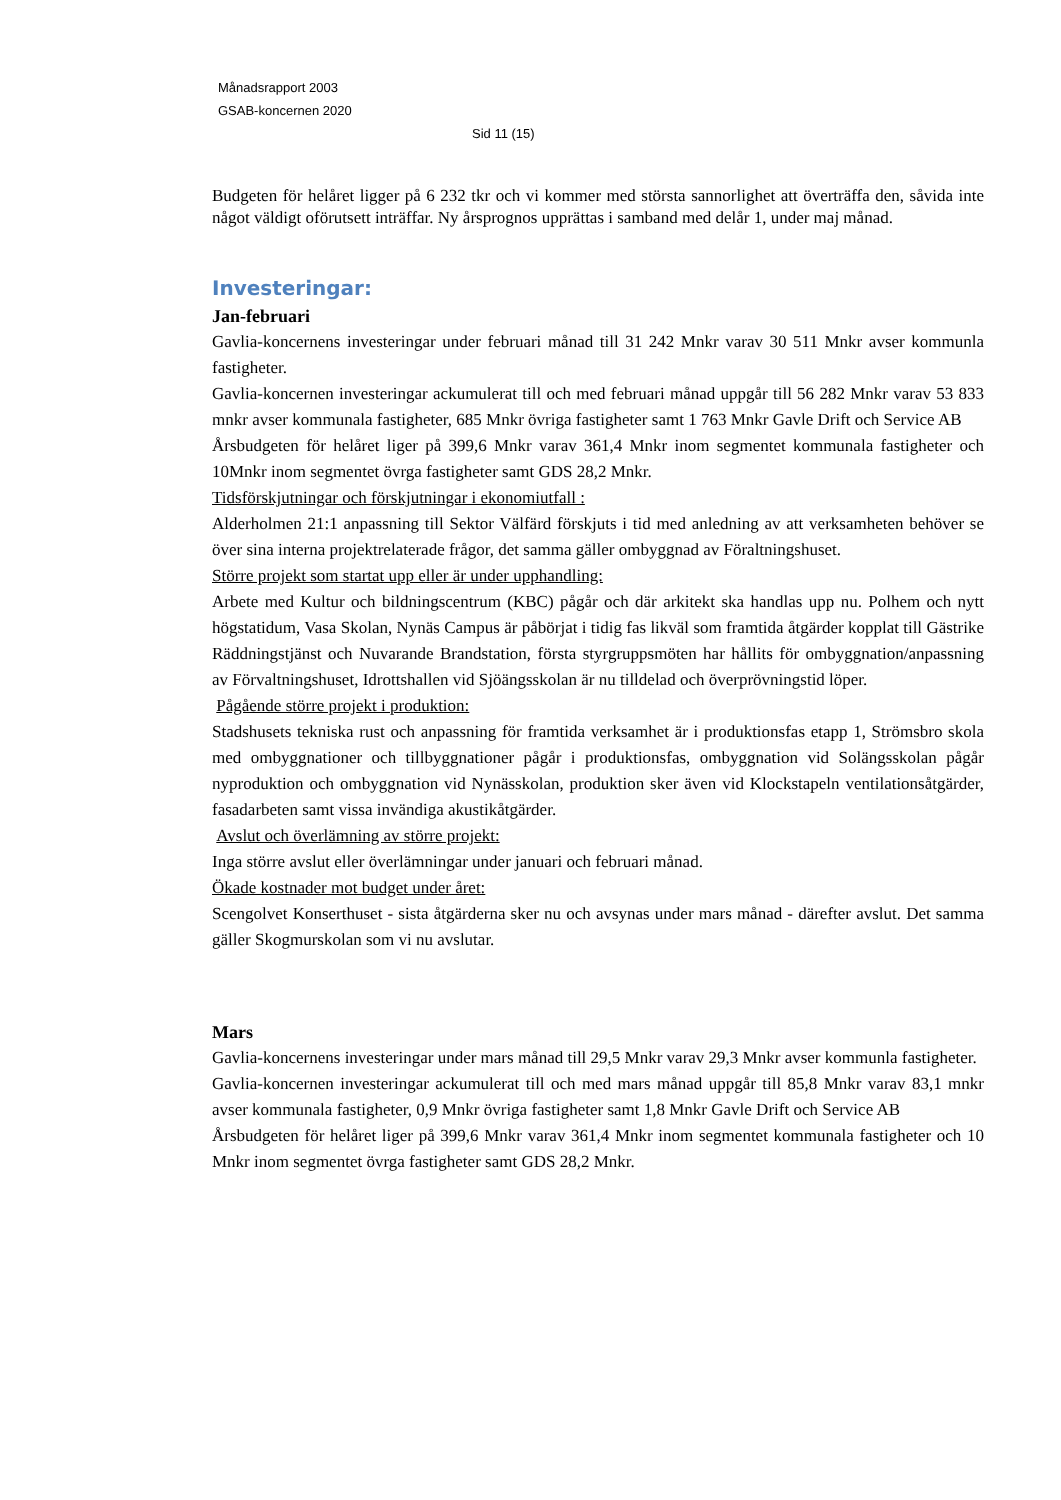Månadsrapport 2003
GSAB-koncernen 2020
Sid 11 (15)
Budgeten för helåret ligger på 6 232 tkr och vi kommer med största sannorlighet att överträffa den, såvida inte något väldigt oförutsett inträffar. Ny årsprognos upprättas i samband med delår 1, under maj månad.
Investeringar:
Jan-februari
Gavlia-koncernens investeringar under februari månad till 31 242 Mnkr varav 30 511 Mnkr avser kommunla fastigheter.
Gavlia-koncernen investeringar ackumulerat till och med februari månad uppgår till 56 282 Mnkr varav 53 833 mnkr avser kommunala fastigheter, 685 Mnkr övriga fastigheter samt 1 763 Mnkr Gavle Drift och Service AB
Årsbudgeten för helåret liger på 399,6 Mnkr varav 361,4 Mnkr inom segmentet kommunala fastigheter och 10Mnkr inom segmentet övrga fastigheter samt GDS 28,2 Mnkr.
Tidsförskjutningar och förskjutningar i ekonomiutfall :
Alderholmen 21:1 anpassning till Sektor Välfärd förskjuts i tid med anledning av att verksamheten behöver se över sina interna projektrelaterade frågor, det samma gäller ombyggnad av Föraltningshuset.
Större projekt som startat upp eller är under upphandling:
Arbete med Kultur och bildningscentrum (KBC) pågår och där arkitekt ska handlas upp nu. Polhem och nytt högstatidum, Vasa Skolan, Nynäs Campus är påbörjat i tidig fas likväl som framtida åtgärder kopplat till Gästrike Räddningstjänst och Nuvarande Brandstation, första styrgruppsmöten har hållits för ombyggnation/anpassning av Förvaltningshuset, Idrottshallen vid Sjöängsskolan är nu tilldelad och överprövningstid löper.
Pågående större projekt i produktion:
Stadshusets tekniska rust och anpassning för framtida verksamhet är i produktionsfas etapp 1, Strömsbro skola med ombyggnationer och tillbyggnationer pågår i produktionsfas, ombyggnation vid Solängsskolan pågår nyproduktion och ombyggnation vid Nynässkolan, produktion sker även vid Klockstapeln ventilationsåtgärder, fasadarbeten samt vissa invändiga akustikåtgärder.
Avslut och överlämning av större projekt:
Inga större avslut eller överlämningar under januari och februari månad.
Ökade kostnader mot budget under året:
Scengolvet Konserthuset - sista åtgärderna sker nu och avsynas under mars månad - därefter avslut. Det samma gäller Skogmurskolan som vi nu avslutar.
Mars
Gavlia-koncernens investeringar under mars månad till 29,5 Mnkr varav 29,3 Mnkr avser kommunla fastigheter.
Gavlia-koncernen investeringar ackumulerat till och med mars månad uppgår till 85,8 Mnkr varav 83,1 mnkr avser kommunala fastigheter, 0,9 Mnkr övriga fastigheter samt 1,8 Mnkr Gavle Drift och Service AB
Årsbudgeten för helåret liger på 399,6 Mnkr varav 361,4 Mnkr inom segmentet kommunala fastigheter och 10 Mnkr inom segmentet övrga fastigheter samt GDS 28,2 Mnkr.